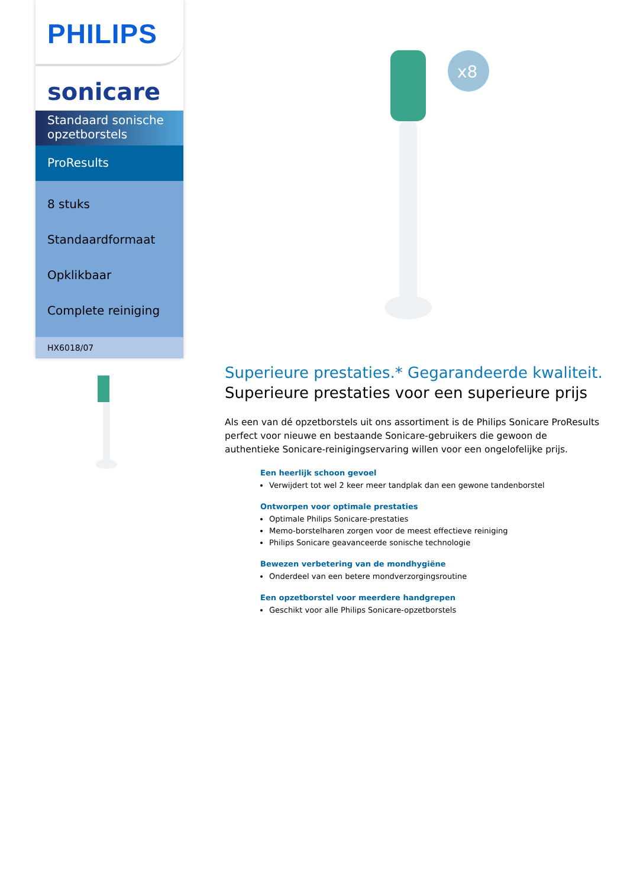PHILIPS
sonicare
Standaard sonische opzetborstels
ProResults
8 stuks
Standaardformaat
Opklikbaar
Complete reiniging
HX6018/07
x8
Superieure prestaties.* Gegarandeerde kwaliteit.
Superieure prestaties voor een superieure prijs
Als een van dé opzetborstels uit ons assortiment is de Philips Sonicare ProResults perfect voor nieuwe en bestaande Sonicare-gebruikers die gewoon de authentieke Sonicare-reinigingservaring willen voor een ongelofelijke prijs.
Een heerlijk schoon gevoel
Verwijdert tot wel 2 keer meer tandplak dan een gewone tandenborstel
Ontworpen voor optimale prestaties
Optimale Philips Sonicare-prestaties
Memo-borstelharen zorgen voor de meest effectieve reiniging
Philips Sonicare geavanceerde sonische technologie
Bewezen verbetering van de mondhygiëne
Onderdeel van een betere mondverzorgingsroutine
Een opzetborstel voor meerdere handgrepen
Geschikt voor alle Philips Sonicare-opzetborstels